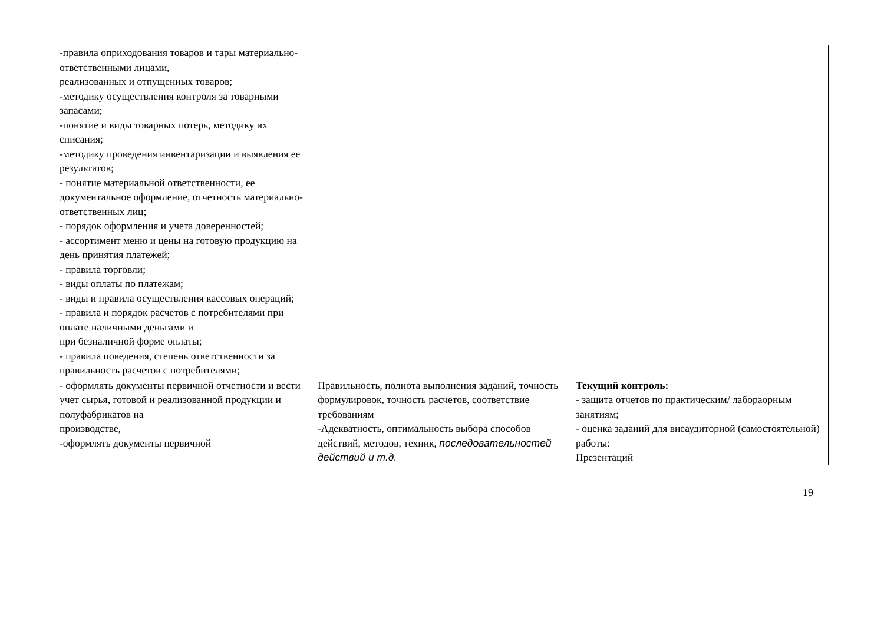| -правила оприходования товаров и тары материально-ответственными лицами, реализованных и отпущенных товаров; -методику осуществления контроля за товарными запасами; -понятие и виды товарных потерь, методику их списания; -методику проведения инвентаризации и выявления ее результатов; - понятие материальной ответственности, ее документальное оформление, отчетность материально-ответственных лиц; - порядок оформления и учета доверенностей; - ассортимент меню и цены на готовую продукцию на день принятия платежей; - правила торговли; - виды оплаты по платежам; - виды и правила осуществления кассовых операций; - правила и порядок расчетов с потребителями при оплате наличными деньгами и при безналичной форме оплаты; - правила поведения, степень ответственности за правильность расчетов с потребителями; | | |
| - оформлять документы первичной отчетности и вести учет сырья, готовой и реализованной продукции и полуфабрикатов на производстве, -оформлять документы первичной | Правильность, полнота выполнения заданий, точность формулировок, точность расчетов, соответствие требованиям -Адекватность, оптимальность выбора способов действий, методов, техник, последовательностей действий и т.д. | Текущий контроль: - защита отчетов по практическим/ лабораорным занятиям; - оценка заданий для внеаудиторной (самостоятельной) работы: Презентаций |
19